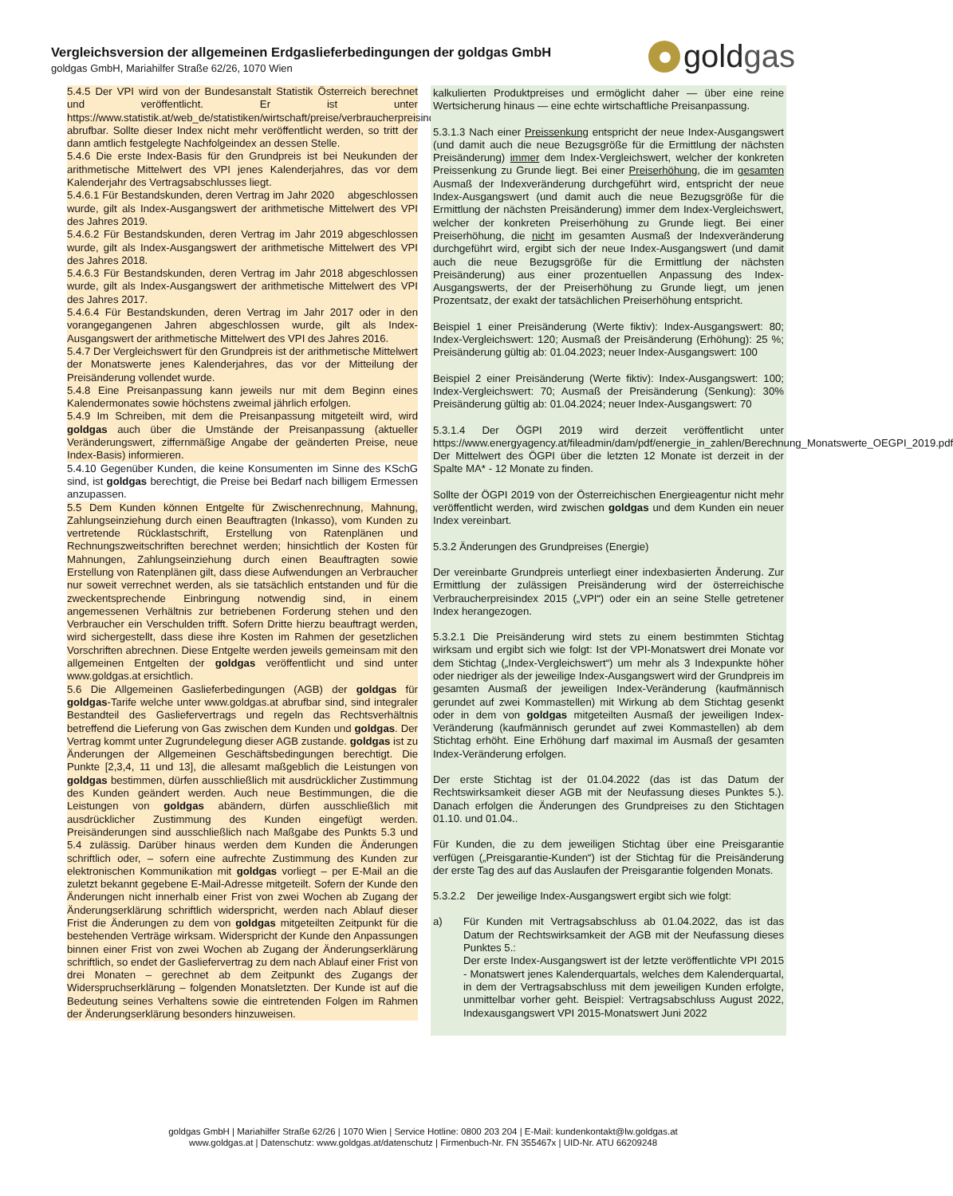Vergleichsversion der allgemeinen Erdgaslieferbedingungen der goldgas GmbH
goldgas GmbH, Mariahilfer Straße 62/26, 1070 Wien
gold gas
5.4.5 Der VPI wird von der Bundesanstalt Statistik Österreich berechnet und veröffentlicht. Er ist unter https://www.statistik.at/web_de/statistiken/wirtschaft/preise/verbraucherpreisindex_vpi_hvpi/index.html abrufbar. Sollte dieser Index nicht mehr veröffentlicht werden, so tritt der dann amtlich festgelegte Nachfolgeindex an dessen Stelle.
5.4.6 Die erste Index-Basis für den Grundpreis ist bei Neukunden der arithmetische Mittelwert des VPI jenes Kalenderjahres, das vor dem Kalenderjahr des Vertragsabschlusses liegt.
5.4.6.1 Für Bestandskunden, deren Vertrag im Jahr 2020 abgeschlossen wurde, gilt als Index-Ausgangswert der arithmetische Mittelwert des VPI des Jahres 2019.
5.4.6.2 Für Bestandskunden, deren Vertrag im Jahr 2019 abgeschlossen wurde, gilt als Index-Ausgangswert der arithmetische Mittelwert des VPI des Jahres 2018.
5.4.6.3 Für Bestandskunden, deren Vertrag im Jahr 2018 abgeschlossen wurde, gilt als Index-Ausgangswert der arithmetische Mittelwert des VPI des Jahres 2017.
5.4.6.4 Für Bestandskunden, deren Vertrag im Jahr 2017 oder in den vorangegangenen Jahren abgeschlossen wurde, gilt als Index-Ausgangswert der arithmetische Mittelwert des VPI des Jahres 2016.
5.4.7 Der Vergleichswert für den Grundpreis ist der arithmetische Mittelwert der Monatswerte jenes Kalenderjahres, das vor der Mitteilung der Preisänderung vollendet wurde.
5.4.8 Eine Preisanpassung kann jeweils nur mit dem Beginn eines Kalendermonates sowie höchstens zweimal jährlich erfolgen.
5.4.9 Im Schreiben, mit dem die Preisanpassung mitgeteilt wird, wird goldgas auch über die Umstände der Preisanpassung (aktueller Veränderungswert, ziffernmäßige Angabe der geänderten Preise, neue Index-Basis) informieren.
5.4.10 Gegenüber Kunden, die keine Konsumenten im Sinne des KSchG sind, ist goldgas berechtigt, die Preise bei Bedarf nach billigem Ermessen anzupassen.
5.5 Dem Kunden können Entgelte für Zwischenrechnung, Mahnung, Zahlungseinziehung durch einen Beauftragten (Inkasso), vom Kunden zu vertretende Rücklastschrift, Erstellung von Ratenplänen und Rechnungszweitschriften berechnet werden; hinsichtlich der Kosten für Mahnungen, Zahlungseinziehung durch einen Beauftragten sowie Erstellung von Ratenplänen gilt, dass diese Aufwendungen an Verbraucher nur soweit verrechnet werden, als sie tatsächlich entstanden und für die zweckentsprechende Einbringung notwendig sind, in einem angemessenen Verhältnis zur betriebenen Forderung stehen und den Verbraucher ein Verschulden trifft. Sofern Dritte hierzu beauftragt werden, wird sichergestellt, dass diese ihre Kosten im Rahmen der gesetzlichen Vorschriften abrechnen. Diese Entgelte werden jeweils gemeinsam mit den allgemeinen Entgelten der goldgas veröffentlicht und sind unter www.goldgas.at ersichtlich.
5.6 Die Allgemeinen Gaslieferbedingungen (AGB) der goldgas für goldgas-Tarife welche unter www.goldgas.at abrufbar sind, sind integraler Bestandteil des Gasliefervertrags und regeln das Rechtsverhältnis betreffend die Lieferung von Gas zwischen dem Kunden und goldgas. Der Vertrag kommt unter Zugrundelegung dieser AGB zustande. goldgas ist zu Änderungen der Allgemeinen Geschäftsbedingungen berechtigt. Die Punkte [2,3,4, 11 und 13], die allesamt maßgeblich die Leistungen von goldgas bestimmen, dürfen ausschließlich mit ausdrücklicher Zustimmung des Kunden geändert werden. Auch neue Bestimmungen, die die Leistungen von goldgas abändern, dürfen ausschließlich mit ausdrücklicher Zustimmung des Kunden eingefügt werden. Preisänderungen sind ausschließlich nach Maßgabe des Punkts 5.3 und 5.4 zulässig. Darüber hinaus werden dem Kunden die Änderungen schriftlich oder, – sofern eine aufrechte Zustimmung des Kunden zur elektronischen Kommunikation mit goldgas vorliegt – per E-Mail an die zuletzt bekannt gegebene E-Mail-Adresse mitgeteilt. Sofern der Kunde den Änderungen nicht innerhalb einer Frist von zwei Wochen ab Zugang der Änderungserklärung schriftlich widerspricht, werden nach Ablauf dieser Frist die Änderungen zu dem von goldgas mitgeteilten Zeitpunkt für die bestehenden Verträge wirksam. Widerspricht der Kunde den Anpassungen binnen einer Frist von zwei Wochen ab Zugang der Änderungserklärung schriftlich, so endet der Gasliefervertrag zu dem nach Ablauf einer Frist von drei Monaten – gerechnet ab dem Zeitpunkt des Zugangs der Widerspruchserklärung – folgenden Monatsletzten. Der Kunde ist auf die Bedeutung seines Verhaltens sowie die eintretenden Folgen im Rahmen der Änderungserklärung besonders hinzuweisen.
kalkulierten Produktpreises und ermöglicht daher — über eine reine Wertsicherung hinaus — eine echte wirtschaftliche Preisanpassung.
5.3.1.3 Nach einer Preissenkung entspricht der neue Index-Ausgangswert (und damit auch die neue Bezugsgröße für die Ermittlung der nächsten Preisänderung) immer dem Index-Vergleichswert, welcher der konkreten Preissenkung zu Grunde liegt. Bei einer Preiserhöhung, die im gesamten Ausmaß der Indexveränderung durchgeführt wird, entspricht der neue Index-Ausgangswert (und damit auch die neue Bezugsgröße für die Ermittlung der nächsten Preisänderung) immer dem Index-Vergleichswert, welcher der konkreten Preiserhöhung zu Grunde liegt. Bei einer Preiserhöhung, die nicht im gesamten Ausmaß der Indexveränderung durchgeführt wird, ergibt sich der neue Index-Ausgangswert (und damit auch die neue Bezugsgröße für die Ermittlung der nächsten Preisänderung) aus einer prozentuellen Anpassung des Index-Ausgangswerts, der der Preiserhöhung zu Grunde liegt, um jenen Prozentsatz, der exakt der tatsächlichen Preiserhöhung entspricht.
Beispiel 1 einer Preisänderung (Werte fiktiv): Index-Ausgangswert: 80; Index-Vergleichswert: 120; Ausmaß der Preisänderung (Erhöhung): 25 %; Preisänderung gültig ab: 01.04.2023; neuer Index-Ausgangswert: 100
Beispiel 2 einer Preisänderung (Werte fiktiv): Index-Ausgangswert: 100; Index-Vergleichswert: 70; Ausmaß der Preisänderung (Senkung): 30% Preisänderung gültig ab: 01.04.2024; neuer Index-Ausgangswert: 70
5.3.1.4 Der ÖGPI 2019 wird derzeit veröffentlicht unter https://www.energyagency.at/fileadmin/dam/pdf/energie_in_zahlen/Berechnung_Monatswerte_OEGPI_2019.pdf
Der Mittelwert des ÖGPI über die letzten 12 Monate ist derzeit in der Spalte MA* - 12 Monate zu finden.
Sollte der ÖGPI 2019 von der Österreichischen Energieagentur nicht mehr veröffentlicht werden, wird zwischen goldgas und dem Kunden ein neuer Index vereinbart.
5.3.2 Änderungen des Grundpreises (Energie)
Der vereinbarte Grundpreis unterliegt einer indexbasierten Änderung. Zur Ermittlung der zulässigen Preisänderung wird der österreichische Verbraucherpreisindex 2015 („VPI“) oder ein an seine Stelle getretener Index herangezogen.
5.3.2.1 Die Preisänderung wird stets zu einem bestimmten Stichtag wirksam und ergibt sich wie folgt: Ist der VPI-Monatswert drei Monate vor dem Stichtag („Index-Vergleichswert“) um mehr als 3 Indexpunkte höher oder niedriger als der jeweilige Index-Ausgangswert wird der Grundpreis im gesamten Ausmaß der jeweiligen Index-Veränderung (kaufmännisch gerundet auf zwei Kommastellen) mit Wirkung ab dem Stichtag gesenkt oder in dem von goldgas mitgeteilten Ausmaß der jeweiligen Index-Veränderung (kaufmännisch gerundet auf zwei Kommastellen) ab dem Stichtag erhöht. Eine Erhöhung darf maximal im Ausmaß der gesamten Index-Veränderung erfolgen.
Der erste Stichtag ist der 01.04.2022 (das ist das Datum der Rechtswirksamkeit dieser AGB mit der Neufassung dieses Punktes 5.). Danach erfolgen die Änderungen des Grundpreises zu den Stichtagen 01.10. und 01.04..
Für Kunden, die zu dem jeweiligen Stichtag über eine Preisgarantie verfügen („Preisgarantie-Kunden“) ist der Stichtag für die Preisänderung der erste Tag des auf das Auslaufen der Preisgarantie folgenden Monats.
5.3.2.2 Der jeweilige Index-Ausgangswert ergibt sich wie folgt:
a) Für Kunden mit Vertragsabschluss ab 01.04.2022, das ist das Datum der Rechtswirksamkeit der AGB mit der Neufassung dieses Punktes 5.:
Der erste Index-Ausgangswert ist der letzte veröffentlichte VPI 2015 - Monatswert jenes Kalenderquartals, welches dem Kalenderquartal, in dem der Vertragsabschluss mit dem jeweiligen Kunden erfolgte, unmittelbar vorher geht. Beispiel: Vertragsabschluss August 2022, Indexausgangswert VPI 2015-Monatswert Juni 2022
goldgas GmbH | Mariahilfer Straße 62/26 | 1070 Wien | Service Hotline: 0800 203 204 | E-Mail: kundenkontakt@lw.goldgas.at
www.goldgas.at | Datenschutz: www.goldgas.at/datenschutz | Firmenbuch-Nr. FN 355467x | UID-Nr. ATU 66209248